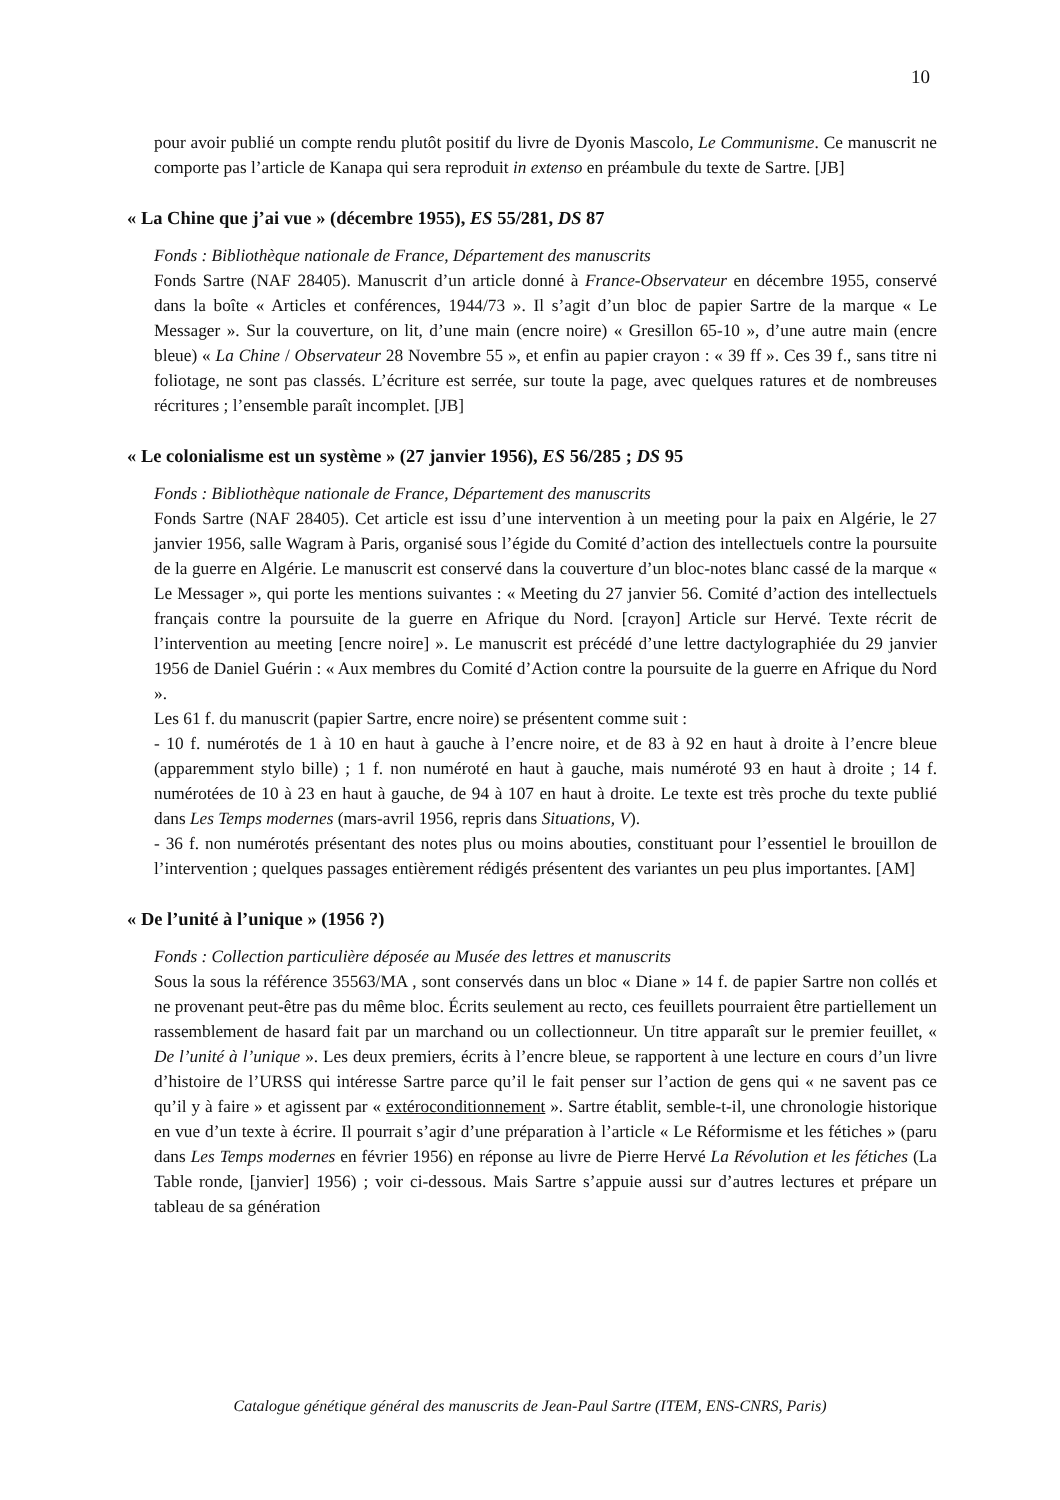10
pour avoir publié un compte rendu plutôt positif du livre de Dyonis Mascolo, Le Communisme. Ce manuscrit ne comporte pas l’article de Kanapa qui sera reproduit in extenso en préambule du texte de Sartre. [JB]
« La Chine que j’ai vue » (décembre 1955), ES 55/281, DS 87
Fonds : Bibliothèque nationale de France, Département des manuscrits
Fonds Sartre (NAF 28405). Manuscrit d’un article donné à France-Observateur en décembre 1955, conservé dans la boîte « Articles et conférences, 1944/73 ». Il s’agit d’un bloc de papier Sartre de la marque « Le Messager ». Sur la couverture, on lit, d’une main (encre noire) « Gresillon 65-10 », d’une autre main (encre bleue) « La Chine / Observateur 28 Novembre 55 », et enfin au papier crayon : « 39 ff ». Ces 39 f., sans titre ni foliotage, ne sont pas classés. L’écriture est serrée, sur toute la page, avec quelques ratures et de nombreuses récritures ; l’ensemble paraît incomplet. [JB]
« Le colonialisme est un système » (27 janvier 1956), ES 56/285 ; DS 95
Fonds : Bibliothèque nationale de France, Département des manuscrits
Fonds Sartre (NAF 28405). Cet article est issu d’une intervention à un meeting pour la paix en Algérie, le 27 janvier 1956, salle Wagram à Paris, organisé sous l’égide du Comité d’action des intellectuels contre la poursuite de la guerre en Algérie. Le manuscrit est conservé dans la couverture d’un bloc-notes blanc cassé de la marque « Le Messager », qui porte les mentions suivantes : « Meeting du 27 janvier 56. Comité d’action des intellectuels français contre la poursuite de la guerre en Afrique du Nord. [crayon] Article sur Hervé. Texte récrit de l’intervention au meeting [encre noire] ». Le manuscrit est précédé d’une lettre dactylographiée du 29 janvier 1956 de Daniel Guérin : « Aux membres du Comité d’Action contre la poursuite de la guerre en Afrique du Nord ».
Les 61 f. du manuscrit (papier Sartre, encre noire) se présentent comme suit :
- 10 f. numérotés de 1 à 10 en haut à gauche à l’encre noire, et de 83 à 92 en haut à droite à l’encre bleue (apparemment stylo bille) ; 1 f. non numéroté en haut à gauche, mais numéroté 93 en haut à droite ; 14 f. numérotées de 10 à 23 en haut à gauche, de 94 à 107 en haut à droite. Le texte est très proche du texte publié dans Les Temps modernes (mars-avril 1956, repris dans Situations, V).
- 36 f. non numérotés présentant des notes plus ou moins abouties, constituant pour l’essentiel le brouillon de l’intervention ; quelques passages entièrement rédigés présentent des variantes un peu plus importantes. [AM]
« De l’unité à l’unique » (1956 ?)
Fonds : Collection particulière déposée au Musée des lettres et manuscrits
Sous la sous la référence 35563/MA , sont conservés dans un bloc « Diane » 14 f. de papier Sartre non collés et ne provenant peut-être pas du même bloc. Écrits seulement au recto, ces feuillets pourraient être partiellement un rassemblement de hasard fait par un marchand ou un collectionneur. Un titre apparaît sur le premier feuillet, « De l’unité à l’unique ». Les deux premiers, écrits à l’encre bleue, se rapportent à une lecture en cours d’un livre d’histoire de l’URSS qui intéresse Sartre parce qu’il le fait penser sur l’action de gens qui « ne savent pas ce qu’il y à faire » et agissent par « extéroconditionnement ». Sartre établit, semble-t-il, une chronologie historique en vue d’un texte à écrire. Il pourrait s’agir d’une préparation à l’article « Le Réformisme et les fétiches » (paru dans Les Temps modernes en février 1956) en réponse au livre de Pierre Hervé La Révolution et les fétiches (La Table ronde, [janvier] 1956) ; voir ci-dessous. Mais Sartre s’appuie aussi sur d’autres lectures et prépare un tableau de sa génération
Catalogue génétique général des manuscrits de Jean-Paul Sartre (ITEM, ENS-CNRS, Paris)